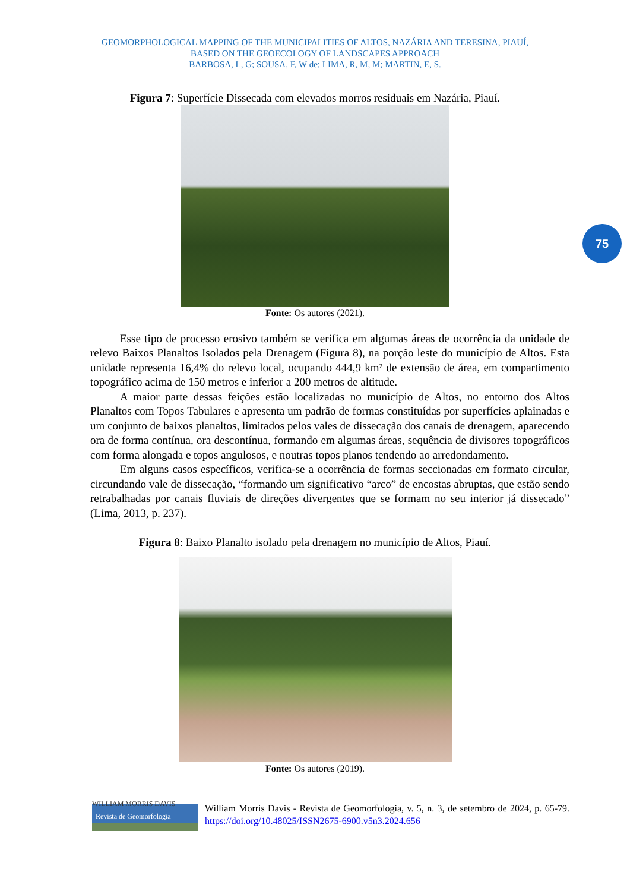GEOMORPHOLOGICAL MAPPING OF THE MUNICIPALITIES OF ALTOS, NAZÁRIA AND TERESINA, PIAUÍ,
BASED ON THE GEOECOLOGY OF LANDSCAPES APPROACH
BARBOSA, L, G; SOUSA, F, W de; LIMA, R, M, M; MARTIN, E, S.
75
Figura 7: Superfície Dissecada com elevados morros residuais em Nazária, Piauí.
Fonte: Os autores (2021).
Esse tipo de processo erosivo também se verifica em algumas áreas de ocorrência da unidade de relevo Baixos Planaltos Isolados pela Drenagem (Figura 8), na porção leste do município de Altos. Esta unidade representa 16,4% do relevo local, ocupando 444,9 km² de extensão de área, em compartimento topográfico acima de 150 metros e inferior a 200 metros de altitude.
A maior parte dessas feições estão localizadas no município de Altos, no entorno dos Altos Planaltos com Topos Tabulares e apresenta um padrão de formas constituídas por superfícies aplainadas e um conjunto de baixos planaltos, limitados pelos vales de dissecação dos canais de drenagem, aparecendo ora de forma contínua, ora descontínua, formando em algumas áreas, sequência de divisores topográficos com forma alongada e topos angulosos, e noutras topos planos tendendo ao arredondamento.
Em alguns casos específicos, verifica-se a ocorrência de formas seccionadas em formato circular, circundando vale de dissecação, “formando um significativo “arco” de encostas abruptas, que estão sendo retrabalhadas por canais fluviais de direções divergentes que se formam no seu interior já dissecado” (Lima, 2013, p. 237).
Figura 8: Baixo Planalto isolado pela drenagem no município de Altos, Piauí.
Fonte: Os autores (2019).
WILLIAM MORRIS DAVIS
Revista de Geomorfologia
William Morris Davis - Revista de Geomorfologia, v. 5, n. 3, de setembro de 2024, p. 65-79. https://doi.org/10.48025/ISSN2675-6900.v5n3.2024.656